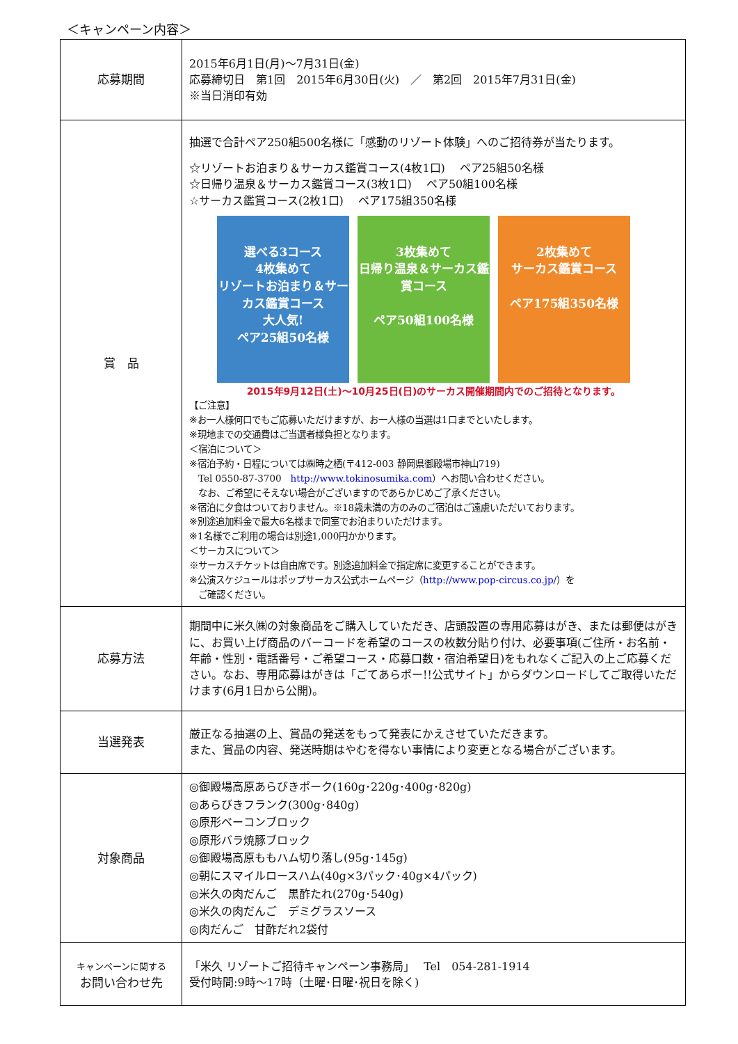＜キャンペーン内容＞
| 応募期間 | 2015年6月1日(月)～7月31日(金) 応募締切日 第1回 2015年6月30日(火) ／ 第2回 2015年7月31日(金) ※当日消印有効 |
| 賞 品 | 抽選で合計ペア250組500名様に「感動のリゾート体験」へのご招待券が当たります。 ☆リゾートお泊まり＆サーカス鑑賞コース(4枚1口) ペア25組50名様 ☆日帰り温泉＆サーカス鑑賞コース(3枚1口) ペア50組100名様 ☆サーカス鑑賞コース(2枚1口) ペア175組350名様 選べる3コース 4枚集めて リゾートお泊まり＆サーカス鑑賞コース 大人気! ペア25組50名様 3枚集めて 日帰り温泉＆サーカス鑑賞コース ペア50組100名様 2枚集めて サーカス鑑賞コース ペア175組350名様 2015年9月12日(土)～10月25日(日)のサーカス開催期間内でのご招待となります。 【ご注意】 ※お一人様何口でもご応募いただけますが、お一人様の当選は1口までといたします。 ※現地までの交通費はご当選者様負担となります。 ＜宿泊について＞ ※宿泊予約・日程については㈱時之栖(〒412-003 静岡県御殿場市神山719) Tel 0550-87-3700 http://www.tokinosumika.com ）へお問い合わせください。 なお、ご希望にそえない場合がございますのであらかじめご了承ください。 ※宿泊に夕食はついておりません。※18歳未満の方のみのご宿泊はご遠慮いただいております。 ※別途追加料金で最大6名様まで同室でお泊まりいただけます。 ※1名様でご利用の場合は別途1,000円かかります。 ＜サーカスについて＞ ※サーカスチケットは自由席です。別途追加料金で指定席に変更することができます。 ※公演スケジュールはポップサーカス公式ホームページ（ http://www.pop-circus.co.jp/ ）を ご確認ください。 |
| 応募方法 | 期間中に米久㈱の対象商品をご購入していただき、店頭設置の専用応募はがき、または郵便はがきに、お買い上げ商品のバーコードを希望のコースの枚数分貼り付け、必要事項(ご住所・お名前・年齢・性別・電話番号・ご希望コース・応募口数・宿泊希望日)をもれなくご記入の上ご応募ください。なお、専用応募はがきは「ごてあらポー!!公式サイト」からダウンロードしてご取得いただけます(6月1日から公開)。 |
| 当選発表 | 厳正なる抽選の上、賞品の発送をもって発表にかえさせていただきます。 また、賞品の内容、発送時期はやむを得ない事情により変更となる場合がございます。 |
| 対象商品 | ◎御殿場高原あらびきポーク(160g･220g･400g･820g) ◎あらびきフランク(300g･840g) ◎原形ベーコンブロック ◎原形バラ焼豚ブロック ◎御殿場高原ももハム切り落し(95g･145g) ◎朝にスマイルロースハム(40g×3パック･40g×4パック) ◎米久の肉だんご 黒酢たれ(270g･540g) ◎米久の肉だんご デミグラスソース ◎肉だんご 甘酢だれ2袋付 |
| キャンペーンに関する お問い合わせ先 | 「米久 リゾートご招待キャンペーン事務局」 Tel 054-281-1914 受付時間:9時～17時（土曜･日曜･祝日を除く) |